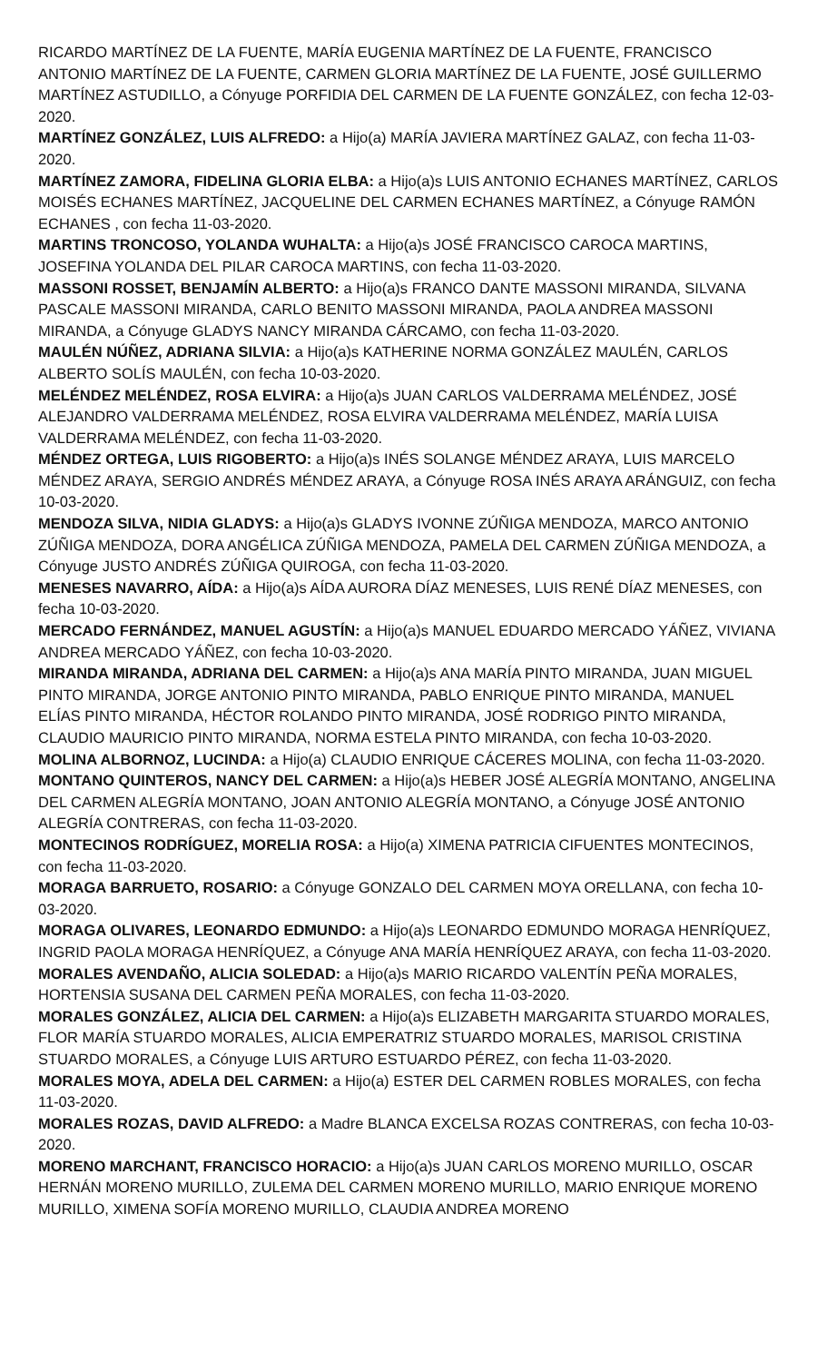RICARDO MARTÍNEZ DE LA FUENTE, MARÍA EUGENIA MARTÍNEZ DE LA FUENTE, FRANCISCO ANTONIO MARTÍNEZ DE LA FUENTE, CARMEN GLORIA MARTÍNEZ DE LA FUENTE, JOSÉ GUILLERMO MARTÍNEZ ASTUDILLO, a Cónyuge PORFIDIA DEL CARMEN DE LA FUENTE GONZÁLEZ, con fecha 12-03-2020.
MARTÍNEZ GONZÁLEZ, LUIS ALFREDO: a Hijo(a) MARÍA JAVIERA MARTÍNEZ GALAZ, con fecha 11-03-2020.
MARTÍNEZ ZAMORA, FIDELINA GLORIA ELBA: a Hijo(a)s LUIS ANTONIO ECHANES MARTÍNEZ, CARLOS MOISÉS ECHANES MARTÍNEZ, JACQUELINE DEL CARMEN ECHANES MARTÍNEZ, a Cónyuge RAMÓN ECHANES , con fecha 11-03-2020.
MARTINS TRONCOSO, YOLANDA WUHALTA: a Hijo(a)s JOSÉ FRANCISCO CAROCA MARTINS, JOSEFINA YOLANDA DEL PILAR CAROCA MARTINS, con fecha 11-03-2020.
MASSONI ROSSET, BENJAMÍN ALBERTO: a Hijo(a)s FRANCO DANTE MASSONI MIRANDA, SILVANA PASCALE MASSONI MIRANDA, CARLO BENITO MASSONI MIRANDA, PAOLA ANDREA MASSONI MIRANDA, a Cónyuge GLADYS NANCY MIRANDA CÁRCAMO, con fecha 11-03-2020.
MAULÉN NÚÑEZ, ADRIANA SILVIA: a Hijo(a)s KATHERINE NORMA GONZÁLEZ MAULÉN, CARLOS ALBERTO SOLÍS MAULÉN, con fecha 10-03-2020.
MELÉNDEZ MELÉNDEZ, ROSA ELVIRA: a Hijo(a)s JUAN CARLOS VALDERRAMA MELÉNDEZ, JOSÉ ALEJANDRO VALDERRAMA MELÉNDEZ, ROSA ELVIRA VALDERRAMA MELÉNDEZ, MARÍA LUISA VALDERRAMA MELÉNDEZ, con fecha 11-03-2020.
MÉNDEZ ORTEGA, LUIS RIGOBERTO: a Hijo(a)s INÉS SOLANGE MÉNDEZ ARAYA, LUIS MARCELO MÉNDEZ ARAYA, SERGIO ANDRÉS MÉNDEZ ARAYA, a Cónyuge ROSA INÉS ARAYA ARÁNGUIZ, con fecha 10-03-2020.
MENDOZA SILVA, NIDIA GLADYS: a Hijo(a)s GLADYS IVONNE ZÚÑIGA MENDOZA, MARCO ANTONIO ZÚÑIGA MENDOZA, DORA ANGÉLICA ZÚÑIGA MENDOZA, PAMELA DEL CARMEN ZÚÑIGA MENDOZA, a Cónyuge JUSTO ANDRÉS ZÚÑIGA QUIROGA, con fecha 11-03-2020.
MENESES NAVARRO, AÍDA: a Hijo(a)s AÍDA AURORA DÍAZ MENESES, LUIS RENÉ DÍAZ MENESES, con fecha 10-03-2020.
MERCADO FERNÁNDEZ, MANUEL AGUSTÍN: a Hijo(a)s MANUEL EDUARDO MERCADO YÁÑEZ, VIVIANA ANDREA MERCADO YÁÑEZ, con fecha 10-03-2020.
MIRANDA MIRANDA, ADRIANA DEL CARMEN: a Hijo(a)s ANA MARÍA PINTO MIRANDA, JUAN MIGUEL PINTO MIRANDA, JORGE ANTONIO PINTO MIRANDA, PABLO ENRIQUE PINTO MIRANDA, MANUEL ELÍAS PINTO MIRANDA, HÉCTOR ROLANDO PINTO MIRANDA, JOSÉ RODRIGO PINTO MIRANDA, CLAUDIO MAURICIO PINTO MIRANDA, NORMA ESTELA PINTO MIRANDA, con fecha 10-03-2020.
MOLINA ALBORNOZ, LUCINDA: a Hijo(a) CLAUDIO ENRIQUE CÁCERES MOLINA, con fecha 11-03-2020.
MONTANO QUINTEROS, NANCY DEL CARMEN: a Hijo(a)s HEBER JOSÉ ALEGRÍA MONTANO, ANGELINA DEL CARMEN ALEGRÍA MONTANO, JOAN ANTONIO ALEGRÍA MONTANO, a Cónyuge JOSÉ ANTONIO ALEGRÍA CONTRERAS, con fecha 11-03-2020.
MONTECINOS RODRÍGUEZ, MORELIA ROSA: a Hijo(a) XIMENA PATRICIA CIFUENTES MONTECINOS, con fecha 11-03-2020.
MORAGA BARRUETO, ROSARIO: a Cónyuge GONZALO DEL CARMEN MOYA ORELLANA, con fecha 10-03-2020.
MORAGA OLIVARES, LEONARDO EDMUNDO: a Hijo(a)s LEONARDO EDMUNDO MORAGA HENRÍQUEZ, INGRID PAOLA MORAGA HENRÍQUEZ, a Cónyuge ANA MARÍA HENRÍQUEZ ARAYA, con fecha 11-03-2020.
MORALES AVENDAÑO, ALICIA SOLEDAD: a Hijo(a)s MARIO RICARDO VALENTÍN PEÑA MORALES, HORTENSIA SUSANA DEL CARMEN PEÑA MORALES, con fecha 11-03-2020.
MORALES GONZÁLEZ, ALICIA DEL CARMEN: a Hijo(a)s ELIZABETH MARGARITA STUARDO MORALES, FLOR MARÍA STUARDO MORALES, ALICIA EMPERATRIZ STUARDO MORALES, MARISOL CRISTINA STUARDO MORALES, a Cónyuge LUIS ARTURO ESTUARDO PÉREZ, con fecha 11-03-2020.
MORALES MOYA, ADELA DEL CARMEN: a Hijo(a) ESTER DEL CARMEN ROBLES MORALES, con fecha 11-03-2020.
MORALES ROZAS, DAVID ALFREDO: a Madre BLANCA EXCELSA ROZAS CONTRERAS, con fecha 10-03-2020.
MORENO MARCHANT, FRANCISCO HORACIO: a Hijo(a)s JUAN CARLOS MORENO MURILLO, OSCAR HERNÁN MORENO MURILLO, ZULEMA DEL CARMEN MORENO MURILLO, MARIO ENRIQUE MORENO MURILLO, XIMENA SOFÍA MORENO MURILLO, CLAUDIA ANDREA MORENO